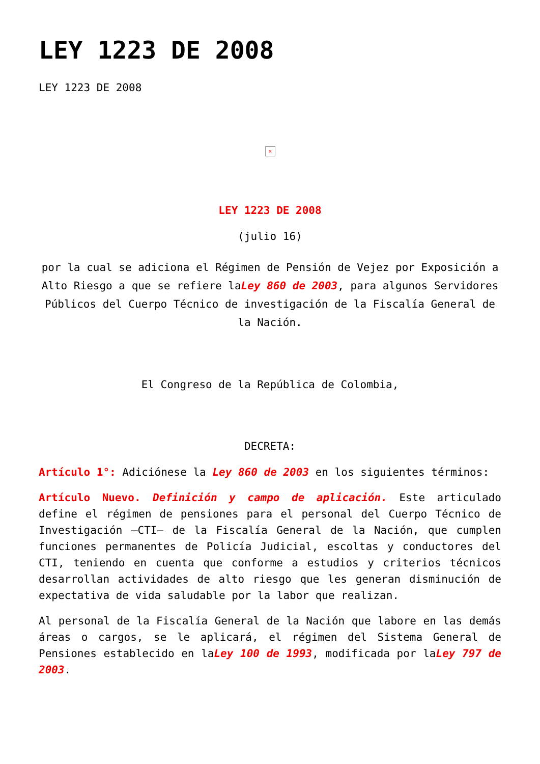LEY 1223 DE 2008
LEY 1223 DE 2008
×
LEY 1223 DE 2008
(julio 16)
por la cual se adiciona el Régimen de Pensión de Vejez por Exposición a Alto Riesgo a que se refiere laLey 860 de 2003, para algunos Servidores Públicos del Cuerpo Técnico de investigación de la Fiscalía General de la Nación.
El Congreso de la República de Colombia,
DECRETA:
Artículo 1°: Adiciónese la Ley 860 de 2003 en los siguientes términos:
Artículo Nuevo. Definición y campo de aplicación. Este articulado define el régimen de pensiones para el personal del Cuerpo Técnico de Investigación –CTI– de la Fiscalía General de la Nación, que cumplen funciones permanentes de Policía Judicial, escoltas y conductores del CTI, teniendo en cuenta que conforme a estudios y criterios técnicos desarrollan actividades de alto riesgo que les generan disminución de expectativa de vida saludable por la labor que realizan.
Al personal de la Fiscalía General de la Nación que labore en las demás áreas o cargos, se le aplicará, el régimen del Sistema General de Pensiones establecido en laLey 100 de 1993, modificada por laLey 797 de 2003.